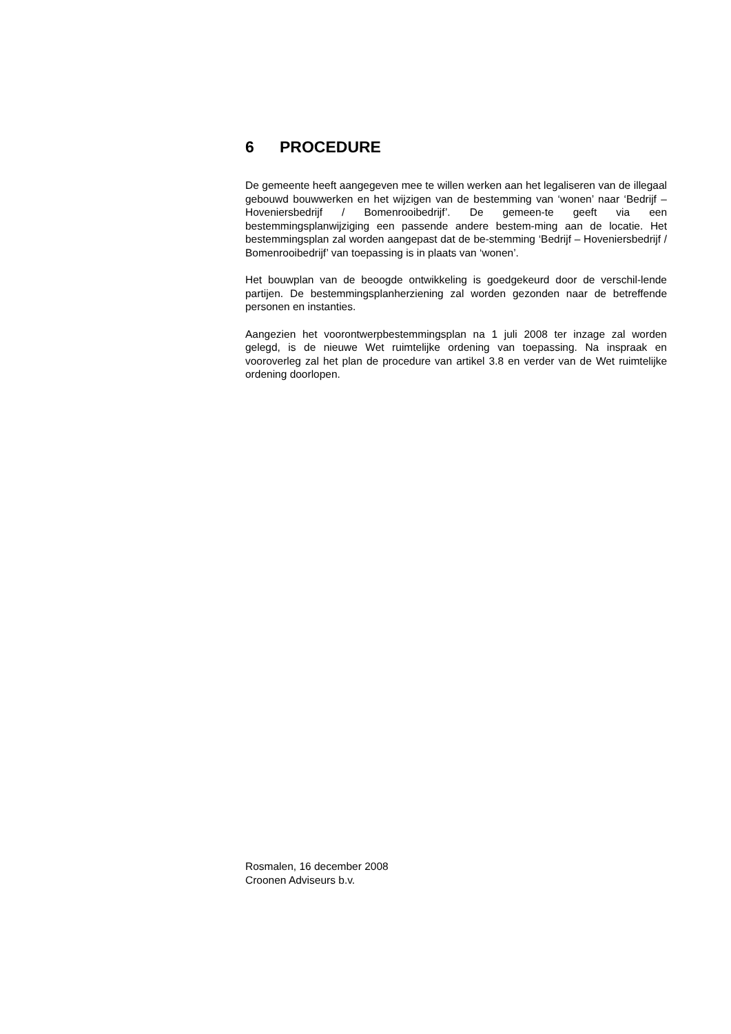6 PROCEDURE
De gemeente heeft aangegeven mee te willen werken aan het legaliseren van de illegaal gebouwd bouwwerken en het wijzigen van de bestemming van ‘wonen’ naar ‘Bedrijf – Hoveniersbedrijf / Bomenrooibedrijf’. De gemeen-te geeft via een bestemmingsplanwijziging een passende andere bestem-ming aan de locatie. Het bestemmingsplan zal worden aangepast dat de be-stemming ‘Bedrijf – Hoveniersbedrijf / Bomenrooibedrijf’ van toepassing is in plaats van ‘wonen’.
Het bouwplan van de beoogde ontwikkeling is goedgekeurd door de verschil-lende partijen. De bestemmingsplanherziening zal worden gezonden naar de betreffende personen en instanties.
Aangezien het voorontwerpbestemmingsplan na 1 juli 2008 ter inzage zal worden gelegd, is de nieuwe Wet ruimtelijke ordening van toepassing. Na inspraak en vooroverleg zal het plan de procedure van artikel 3.8 en verder van de Wet ruimtelijke ordening doorlopen.
Rosmalen, 16 december 2008
Croonen Adviseurs b.v.